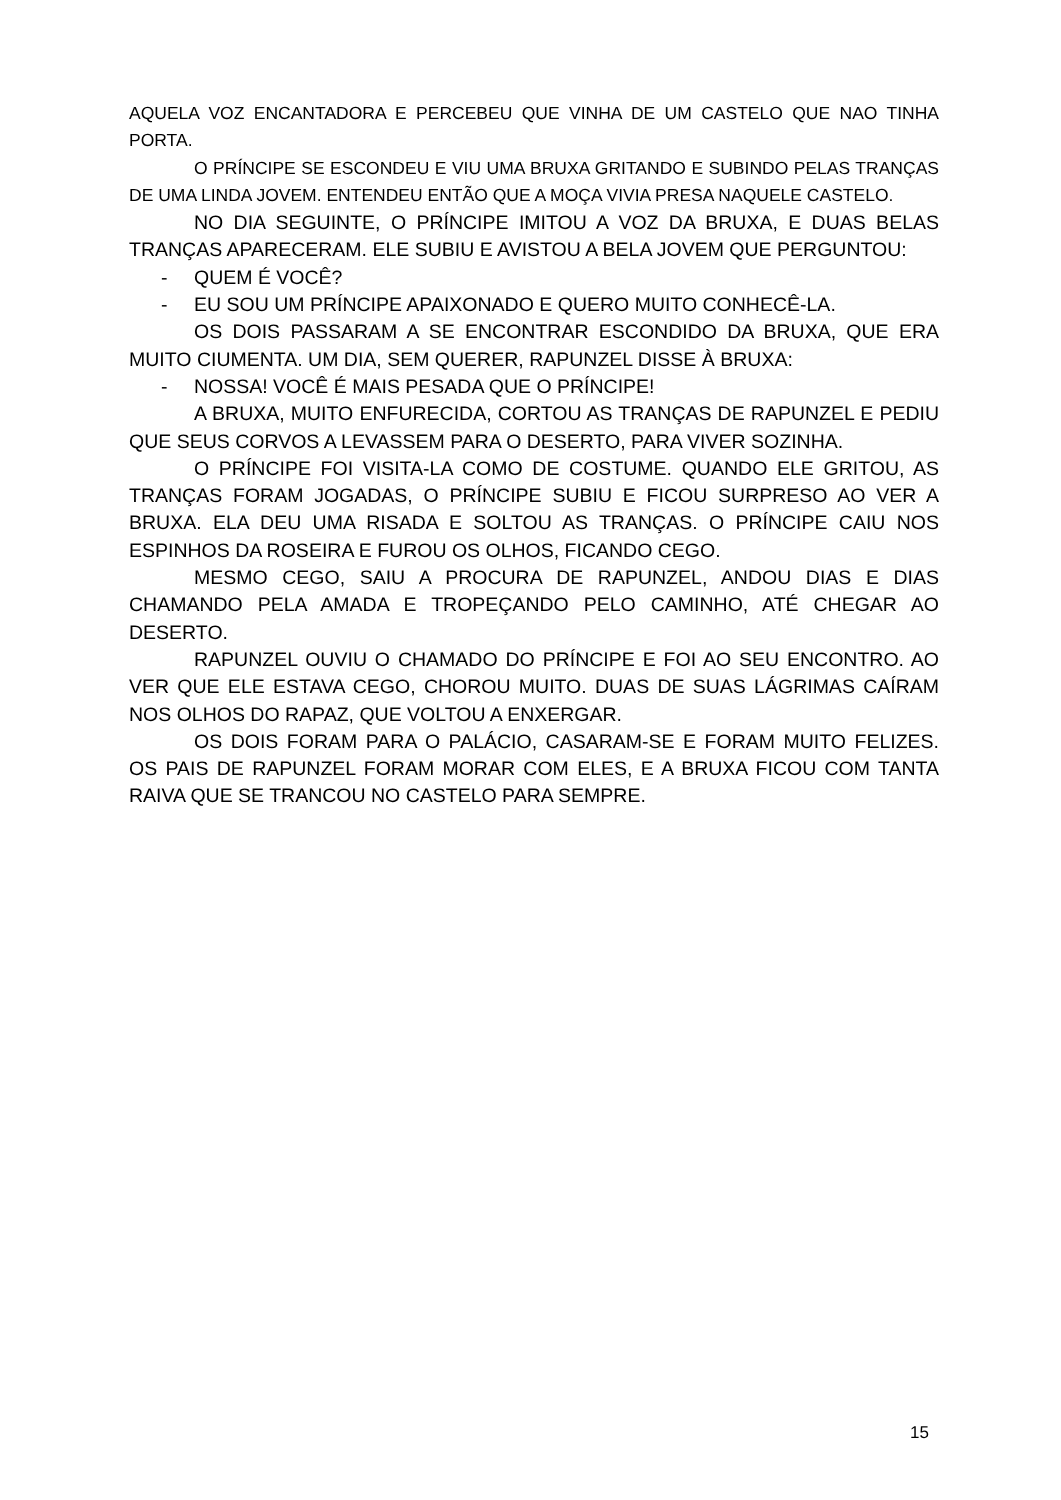AQUELA VOZ ENCANTADORA E PERCEBEU QUE VINHA DE UM CASTELO QUE NAO TINHA PORTA.
O PRÍNCIPE SE ESCONDEU E VIU UMA BRUXA GRITANDO E SUBINDO PELAS TRANÇAS DE UMA LINDA JOVEM. ENTENDEU ENTÃO QUE A MOÇA VIVIA PRESA NAQUELE CASTELO.
NO DIA SEGUINTE, O PRÍNCIPE IMITOU A VOZ DA BRUXA, E DUAS BELAS TRANÇAS APARECERAM. ELE SUBIU E AVISTOU A BELA JOVEM QUE PERGUNTOU:
- QUEM É VOCÊ?
- EU SOU UM PRÍNCIPE APAIXONADO E QUERO MUITO CONHECÊ-LA.
OS DOIS PASSARAM A SE ENCONTRAR ESCONDIDO DA BRUXA, QUE ERA MUITO CIUMENTA. UM DIA, SEM QUERER, RAPUNZEL DISSE À BRUXA:
- NOSSA! VOCÊ É MAIS PESADA QUE O PRÍNCIPE!
A BRUXA, MUITO ENFURECIDA, CORTOU AS TRANÇAS DE RAPUNZEL E PEDIU QUE SEUS CORVOS A LEVASSEM PARA O DESERTO, PARA VIVER SOZINHA.
O PRÍNCIPE FOI VISITA-LA COMO DE COSTUME. QUANDO ELE GRITOU, AS TRANÇAS FORAM JOGADAS, O PRÍNCIPE SUBIU E FICOU SURPRESO AO VER A BRUXA. ELA DEU UMA RISADA E SOLTOU AS TRANÇAS. O PRÍNCIPE CAIU NOS ESPINHOS DA ROSEIRA E FUROU OS OLHOS, FICANDO CEGO.
MESMO CEGO, SAIU A PROCURA DE RAPUNZEL, ANDOU DIAS E DIAS CHAMANDO PELA AMADA E TROPEÇANDO PELO CAMINHO, ATÉ CHEGAR AO DESERTO.
RAPUNZEL OUVIU O CHAMADO DO PRÍNCIPE E FOI AO SEU ENCONTRO. AO VER QUE ELE ESTAVA CEGO, CHOROU MUITO. DUAS DE SUAS LÁGRIMAS CAÍRAM NOS OLHOS DO RAPAZ, QUE VOLTOU A ENXERGAR.
OS DOIS FORAM PARA O PALÁCIO, CASARAM-SE E FORAM MUITO FELIZES. OS PAIS DE RAPUNZEL FORAM MORAR COM ELES, E A BRUXA FICOU COM TANTA RAIVA QUE SE TRANCOU NO CASTELO PARA SEMPRE.
15